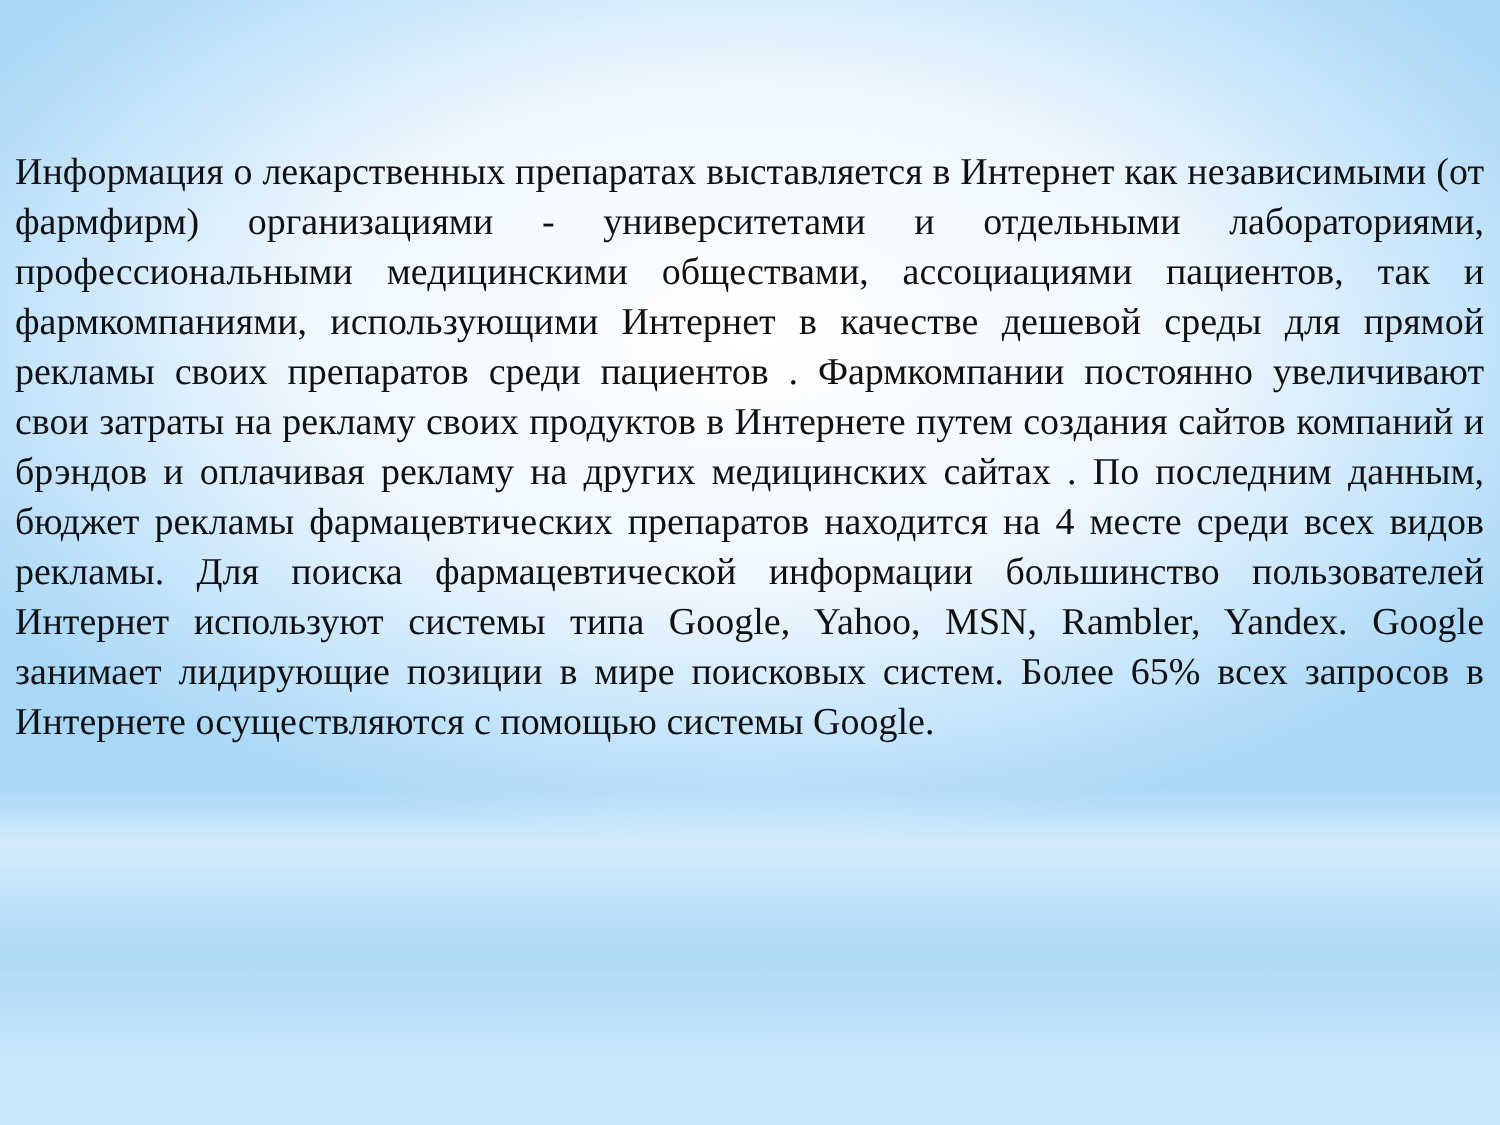Информация о лекарственных препаратах выставляется в Интернет как независимыми (от фармфирм) организациями - университетами и отдельными лабораториями, профессиональными медицинскими обществами, ассоциациями пациентов, так и фармкомпаниями, использующими Интернет в качестве дешевой среды для прямой рекламы своих препаратов среди пациентов . Фармкомпании постоянно увеличивают свои затраты на рекламу своих продуктов в Интернете путем создания сайтов компаний и брэндов и оплачивая рекламу на других медицинских сайтах . По последним данным, бюджет рекламы фармацевтических препаратов находится на 4 месте среди всех видов рекламы. Для поиска фармацевтической информации большинство пользователей Интернет используют системы типа Google, Yahoo, MSN, Rambler, Yandex. Google занимает лидирующие позиции в мире поисковых систем. Более 65% всех запросов в Интернете осуществляются с помощью системы Google.